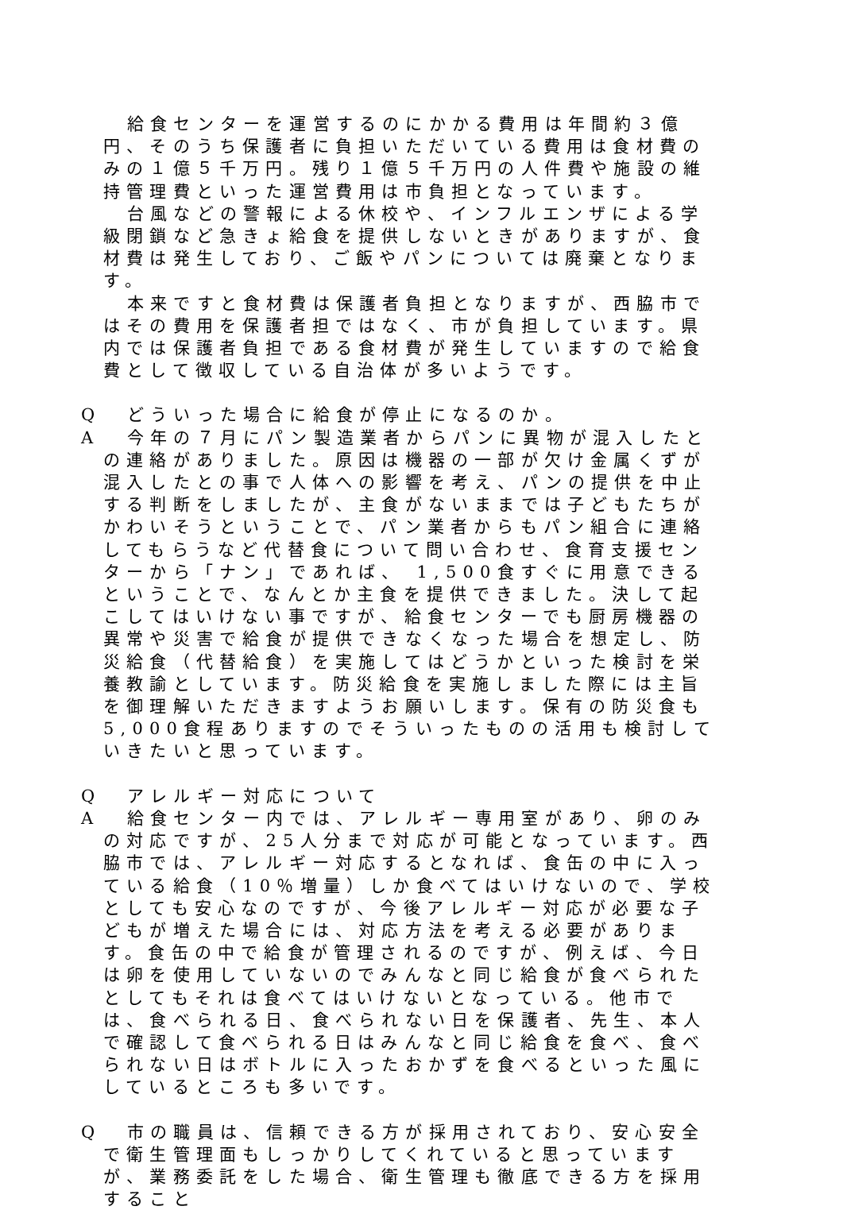給食センターを運営するのにかかる費用は年間約３億円、そのうち保護者に負担いただいている費用は食材費のみの１億５千万円。残り１億５千万円の人件費や施設の維持管理費といった運営費用は市負担となっています。
台風などの警報による休校や、インフルエンザによる学級閉鎖など急きょ給食を提供しないときがありますが、食材費は発生しており、ご飯やパンについては廃棄となります。
本来ですと食材費は保護者負担となりますが、西脇市ではその費用を保護者担ではなく、市が負担しています。県内では保護者負担である食材費が発生していますので給食費として徴収している自治体が多いようです。
Q どういった場合に給食が停止になるのか。
A 今年の７月にパン製造業者からパンに異物が混入したとの連絡がありました。原因は機器の一部が欠け金属くずが混入したとの事で人体への影響を考え、パンの提供を中止する判断をしましたが、主食がないままでは子どもたちがかわいそうということで、パン業者からもパン組合に連絡してもらうなど代替食について問い合わせ、食育支援センターから「ナン」であれば、 1,500食すぐに用意できるということで、なんとか主食を提供できました。決して起こしてはいけない事ですが、給食センターでも厨房機器の異常や災害で給食が提供できなくなった場合を想定し、防災給食（代替給食）を実施してはどうかといった検討を栄養教諭としています。防災給食を実施しました際には主旨を御理解いただきますようお願いします。保有の防災食も 5,000食程ありますのでそういったものの活用も検討していきたいと思っています。
Q アレルギー対応について
A 給食センター内では、アレルギー専用室があり、卵のみの対応ですが、25人分まで対応が可能となっています。西脇市では、アレルギー対応するとなれば、食缶の中に入っている給食（10％増量）しか食べてはいけないので、学校としても安心なのですが、今後アレルギー対応が必要な子どもが増えた場合には、対応方法を考える必要があります。食缶の中で給食が管理されるのですが、例えば、今日は卵を使用していないのでみんなと同じ給食が食べられたとしてもそれは食べてはいけないとなっている。他市では、食べられる日、食べられない日を保護者、先生、本人で確認して食べられる日はみんなと同じ給食を食べ、食べられない日はボトルに入ったおかずを食べるといった風にしているところも多いです。
Q 市の職員は、信頼できる方が採用されており、安心安全で衛生管理面もしっかりしてくれていると思っていますが、業務委託をした場合、衛生管理も徹底できる方を採用すること